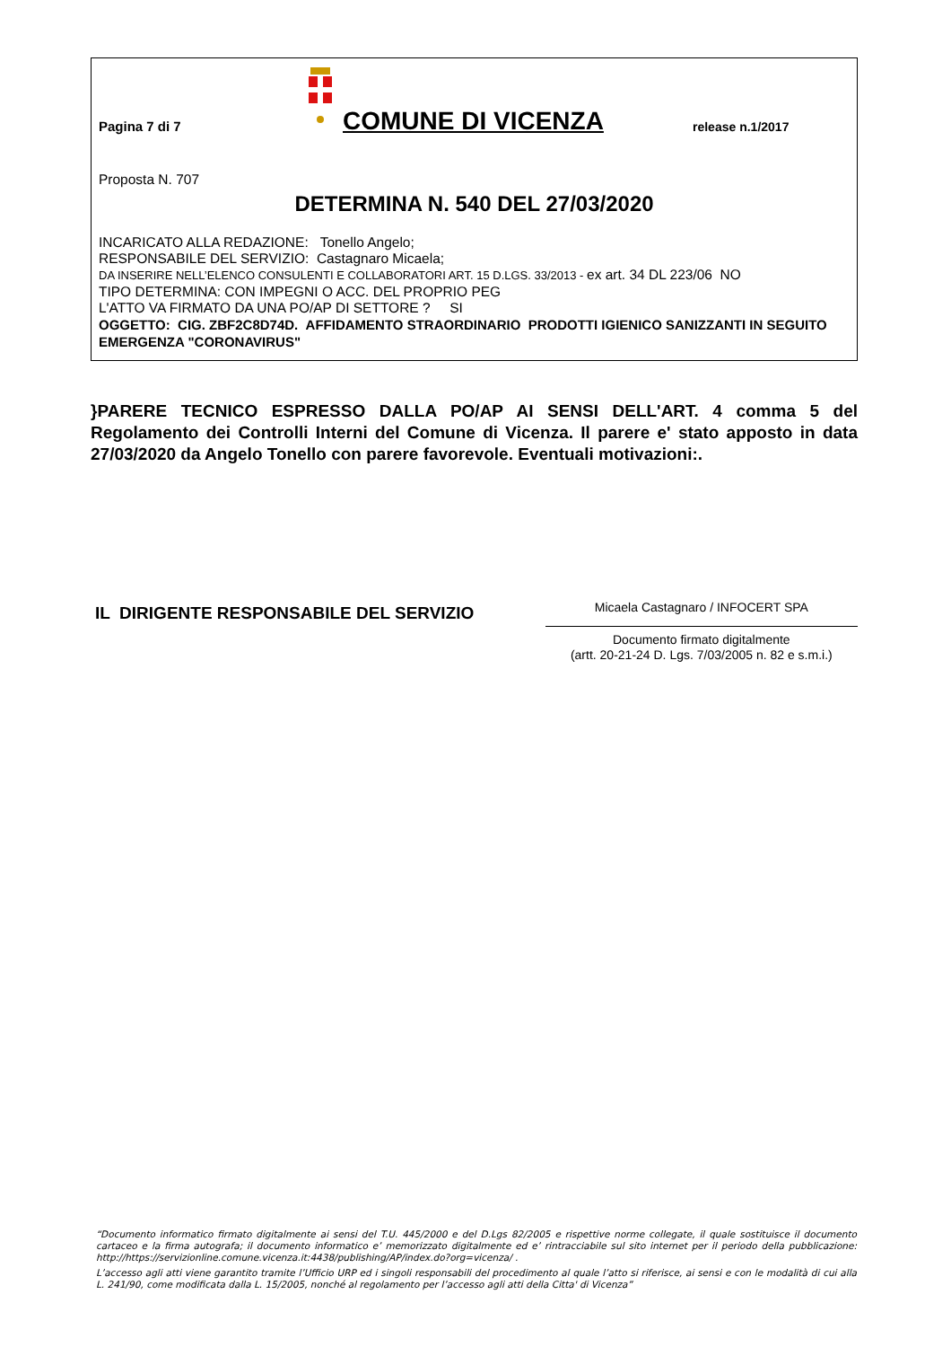Pagina 7 di 7
COMUNE DI VICENZA
release n.1/2017
Proposta N. 707
DETERMINA N. 540 DEL 27/03/2020
INCARICATO ALLA REDAZIONE: Tonello Angelo;
RESPONSABILE DEL SERVIZIO: Castagnaro Micaela;
DA INSERIRE NELL’ELENCO CONSULENTI E COLLABORATORI ART. 15 D.LGS. 33/2013 - ex art. 34 DL 223/06 NO
TIPO DETERMINA: CON IMPEGNI O ACC. DEL PROPRIO PEG
L'ATTO VA FIRMATO DA UNA PO/AP DI SETTORE ? SI
OGGETTO: CIG. ZBF2C8D74D. AFFIDAMENTO STRAORDINARIO PRODOTTI IGIENICO SANIZZANTI IN SEGUITO EMERGENZA "CORONAVIRUS"
}PARERE TECNICO ESPRESSO DALLA PO/AP AI SENSI DELL'ART. 4 comma 5 del Regolamento dei Controlli Interni del Comune di Vicenza. Il parere e' stato apposto in data 27/03/2020 da Angelo Tonello con parere favorevole. Eventuali motivazioni:.
IL DIRIGENTE RESPONSABILE DEL SERVIZIO
Micaela Castagnaro / INFOCERT SPA
Documento firmato digitalmente
(artt. 20-21-24 D. Lgs. 7/03/2005 n. 82 e s.m.i.)
“Documento informatico firmato digitalmente ai sensi del T.U. 445/2000 e del D.Lgs 82/2005 e rispettive norme collegate, il quale sostituisce il documento cartaceo e la firma autografa; il documento informatico e’ memorizzato digitalmente ed e’ rintracciabile sul sito internet per il periodo della pubblicazione: http://https://servizionline.comune.vicenza.it:4438/publishing/AP/index.do?org=vicenza/ .
L’accesso agli atti viene garantito tramite l’Ufficio URP ed i singoli responsabili del procedimento al quale l’atto si riferisce, ai sensi e con le modalità di cui alla L. 241/90, come modificata dalla L. 15/2005, nonché al regolamento per l’accesso agli atti della Citta' di Vicenza”